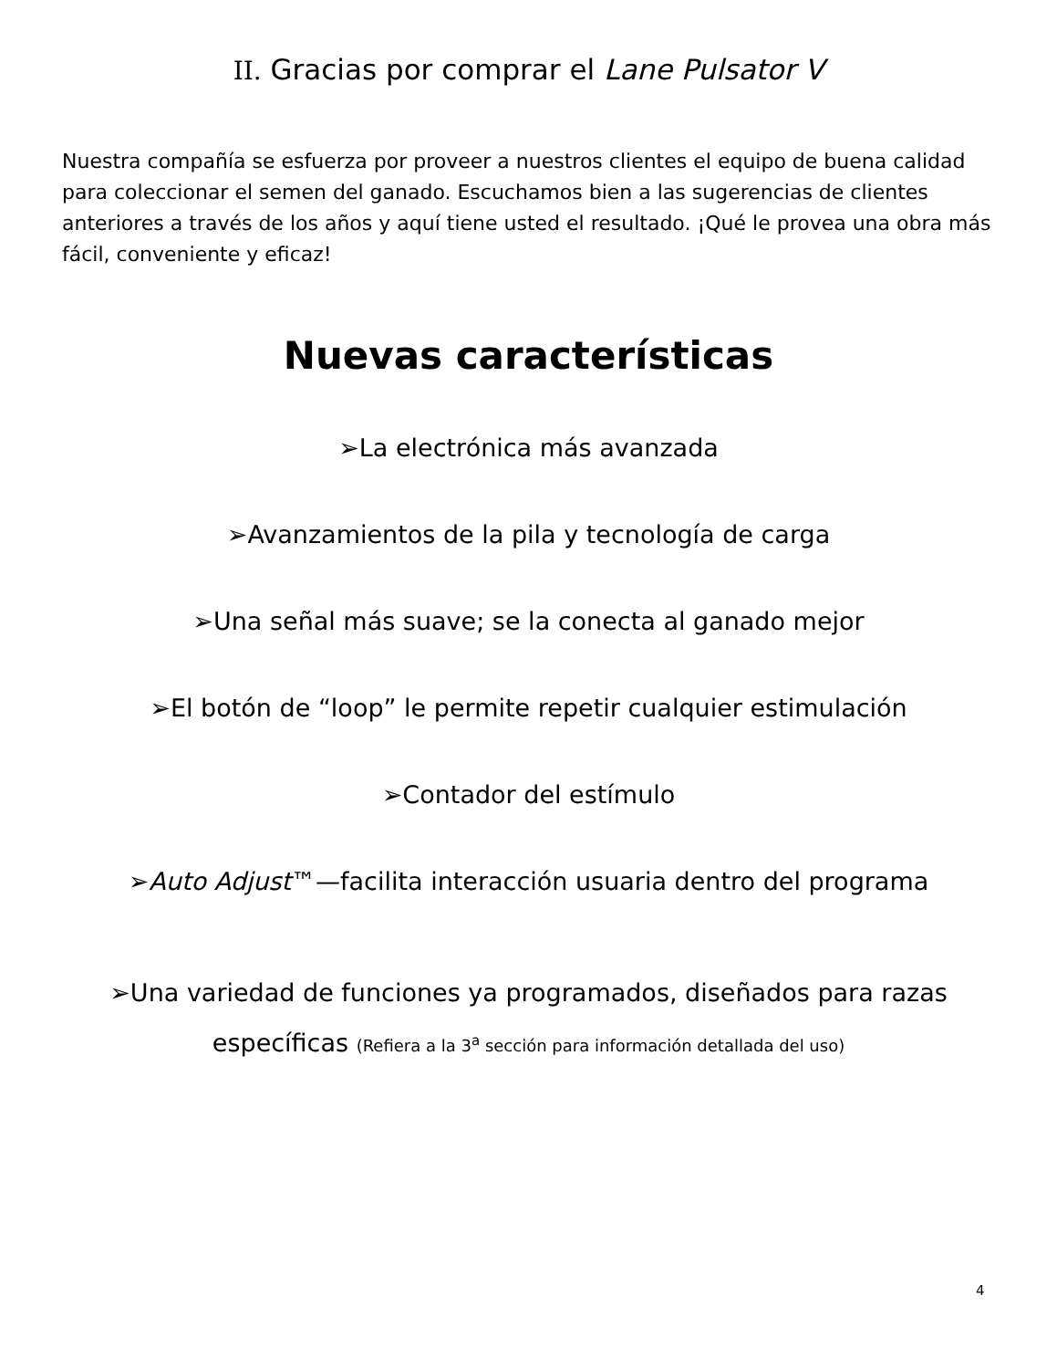II. Gracias por comprar el Lane Pulsator V
Nuestra compañía se esfuerza por proveer a nuestros clientes el equipo de buena calidad para coleccionar el semen del ganado. Escuchamos bien a las sugerencias de clientes anteriores a través de los años y aquí tiene usted el resultado. ¡Qué le provea una obra más fácil, conveniente y eficaz!
Nuevas características
➢La electrónica más avanzada
➢Avanzamientos de la pila y tecnología de carga
➢Una señal más suave; se la conecta al ganado mejor
➢El botón de “loop” le permite repetir cualquier estimulación
➢Contador del estímulo
➢Auto Adjust™—facilita interacción usuaria dentro del programa
➢Una variedad de funciones ya programados, diseñados para razas
específicas (Refiera a la 3<sup>a</sup> sección para información detallada del uso)
4